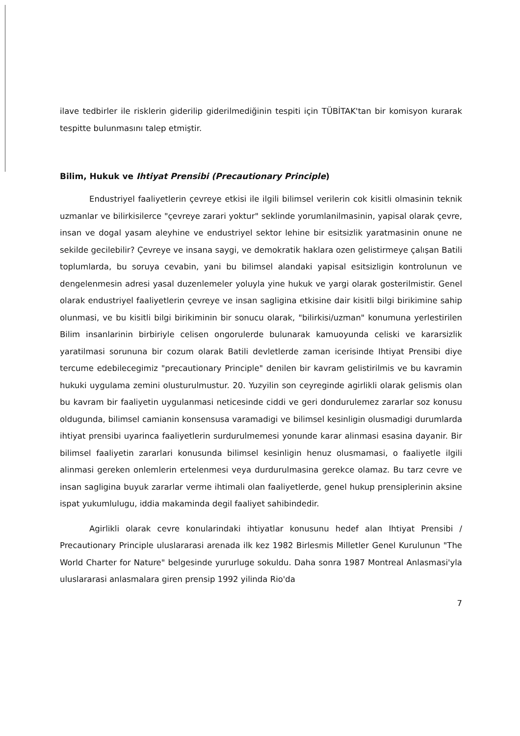ilave tedbirler ile risklerin giderilip giderilmediğinin tespiti için TÜBİTAK'tan bir komisyon kurarak tespitte bulunmasını talep etmiştir.
Bilim, Hukuk ve Ihtiyat Prensibi (Precautionary Principle)
Endustriyel faaliyetlerin çevreye etkisi ile ilgili bilimsel verilerin cok kisitli olmasinin teknik uzmanlar ve bilirkisilerce "çevreye zarari yoktur" seklinde yorumlanilmasinin, yapisal olarak çevre, insan ve dogal yasam aleyhine ve endustriyel sektor lehine bir esitsizlik yaratmasinin onune ne sekilde gecilebilir? Çevreye ve insana saygi, ve demokratik haklara ozen gelistirmeye çalışan Batili toplumlarda, bu soruya cevabin, yani bu bilimsel alandaki yapisal esitsizligin kontrolunun ve dengelenmesin adresi yasal duzenlemeler yoluyla yine hukuk ve yargi olarak gosterilmistir. Genel olarak endustriyel faaliyetlerin çevreye ve insan sagligina etkisine dair kisitli bilgi birikimine sahip olunmasi, ve bu kisitli bilgi birikiminin bir sonucu olarak, "bilirkisi/uzman" konumuna yerlestirilen Bilim insanlarinin birbiriyle celisen ongorulerde bulunarak kamuoyunda celiski ve kararsizlik yaratilmasi sorununa bir cozum olarak Batili devletlerde zaman icerisinde Ihtiyat Prensibi diye tercume edebilecegimiz "precautionary Principle" denilen bir kavram gelistirilmis ve bu kavramin hukuki uygulama zemini olusturulmustur. 20. Yuzyilin son ceyreginde agirlikli olarak gelismis olan bu kavram bir faaliyetin uygulanmasi neticesinde ciddi ve geri dondurulemez zararlar soz konusu oldugunda, bilimsel camianin konsensusa varamadigi ve bilimsel kesinligin olusmadigi durumlarda ihtiyat prensibi uyarinca faaliyetlerin surdurulmemesi yonunde karar alinmasi esasina dayanir. Bir bilimsel faaliyetin zararlari konusunda bilimsel kesinligin henuz olusmamasi, o faaliyetle ilgili alinmasi gereken onlemlerin ertelenmesi veya durdurulmasina gerekce olamaz. Bu tarz cevre ve insan sagligina buyuk zararlar verme ihtimali olan faaliyetlerde, genel hukup prensiplerinin aksine ispat yukumlulugu, iddia makaminda degil faaliyet sahibindedir.
Agirlikli olarak cevre konularindaki ihtiyatlar konusunu hedef alan Ihtiyat Prensibi / Precautionary Principle uluslararasi arenada ilk kez 1982 Birlesmis Milletler Genel Kurulunun "The World Charter for Nature" belgesinde yururluge sokuldu. Daha sonra 1987 Montreal Anlasmasi'yla uluslararasi anlasmalara giren prensip 1992 yilinda Rio'da
7